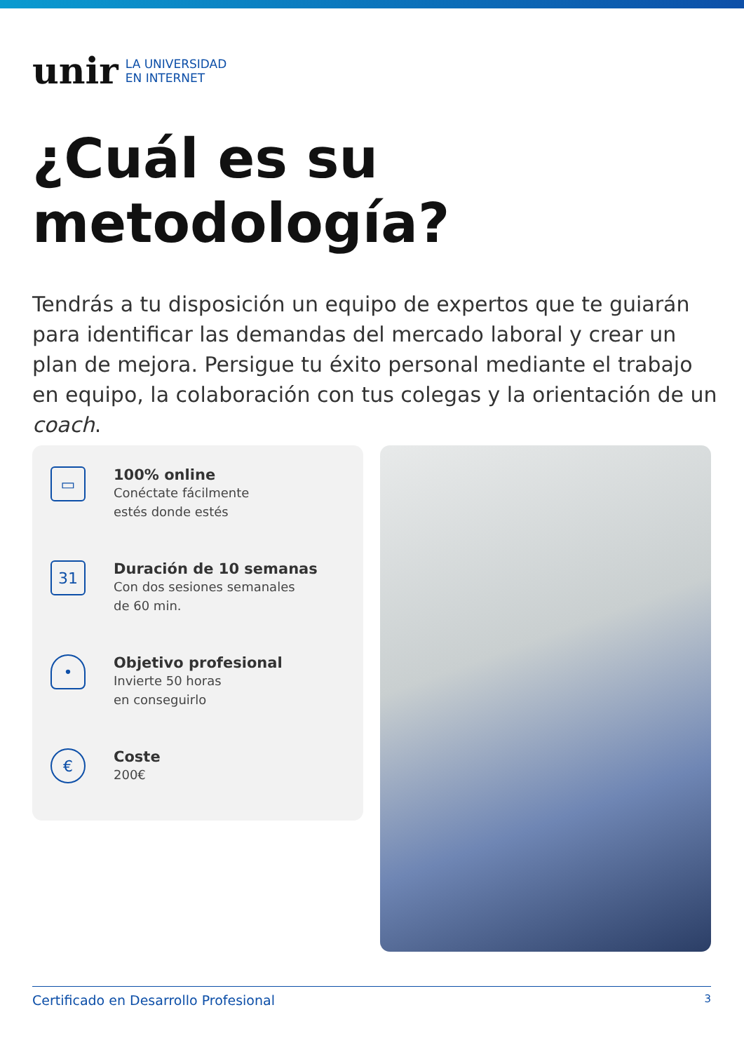unir
LA UNIVERSIDAD
EN INTERNET
¿Cuál es su
metodología?
Tendrás a tu disposición un equipo de expertos que te guiarán para identificar las demandas del mercado laboral y crear un plan de mejora. Persigue tu éxito personal mediante el trabajo en equipo, la colaboración con tus colegas y la orientación de un coach.
▭
100% online
Conéctate fácilmente
estés donde estés
31
Duración de 10 semanas
Con dos sesiones semanales
de 60 min.
•
Objetivo profesional
Invierte 50 horas
en conseguirlo
€
Coste
200€
Certificado en Desarrollo Profesional 3